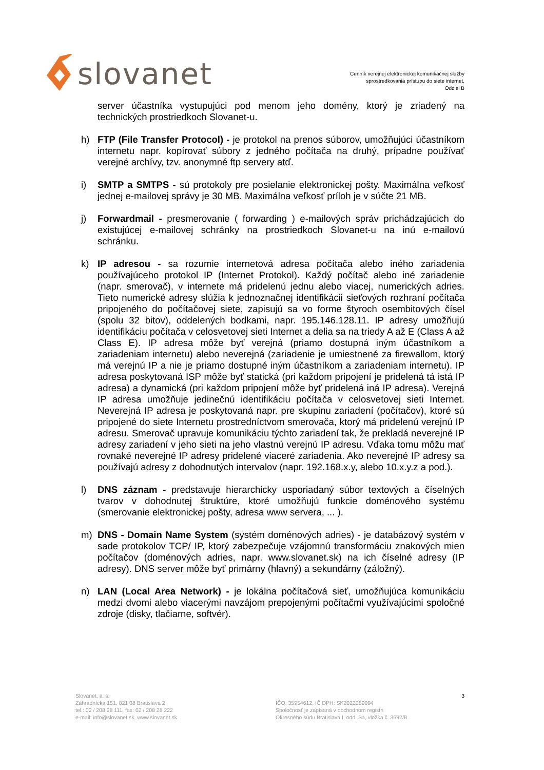slovanet
Cenník verejnej elektronickej komunikačnej služby
sprostredkovania prístupu do siete internet,
Oddiel B
server účastníka vystupujúci pod menom jeho domény, ktorý je zriadený na technických prostriedkoch Slovanet-u.
h) FTP (File Transfer Protocol) - je protokol na prenos súborov, umožňujúci účastníkom internetu napr. kopírovať súbory z jedného počítača na druhý, prípadne používať verejné archívy, tzv. anonymné ftp servery atď.
i) SMTP a SMTPS - sú protokoly pre posielanie elektronickej pošty. Maximálna veľkosť jednej e-mailovej správy je 30 MB. Maximálna veľkosť príloh je v súčte 21 MB.
j) Forwardmail - presmerovanie ( forwarding ) e-mailových správ prichádzajúcich do existujúcej e-mailovej schránky na prostriedkoch Slovanet-u na inú e-mailovú schránku.
k) IP adresou - sa rozumie internetová adresa počítača alebo iného zariadenia používajúceho protokol IP (Internet Protokol). Každý počítač alebo iné zariadenie (napr. smerovač), v internete má pridelenú jednu alebo viacej, numerických adries. Tieto numerické adresy slúžia k jednoznačnej identifikácii sieťových rozhraní počítača pripojeného do počítačovej siete, zapisujú sa vo forme štyroch osembitových čísel (spolu 32 bitov), oddelených bodkami, napr. 195.146.128.11. IP adresy umožňujú identifikáciu počítača v celosvetovej sieti Internet a delia sa na triedy A až E (Class A až Class E). IP adresa môže byť verejná (priamo dostupná iným účastníkom a zariadeniam internetu) alebo neverejná (zariadenie je umiestnené za firewallom, ktorý má verejnú IP a nie je priamo dostupné iným účastníkom a zariadeniam internetu). IP adresa poskytovaná ISP môže byť statická (pri každom pripojení je pridelená tá istá IP adresa) a dynamická (pri každom pripojení môže byť pridelená iná IP adresa). Verejná IP adresa umožňuje jedinečnú identifikáciu počítača v celosvetovej sieti Internet. Neverejná IP adresa je poskytovaná napr. pre skupinu zariadení (počítačov), ktoré sú pripojené do siete Internetu prostredníctvom smerovača, ktorý má pridelenú verejnú IP adresu. Smerovač upravuje komunikáciu týchto zariadení tak, že prekladá neverejné IP adresy zariadení v jeho sieti na jeho vlastnú verejnú IP adresu. Vďaka tomu môžu mať rovnaké neverejné IP adresy pridelené viaceré zariadenia. Ako neverejné IP adresy sa používajú adresy z dohodnutých intervalov (napr. 192.168.x.y, alebo 10.x.y.z a pod.).
l) DNS záznam - predstavuje hierarchicky usporiadaný súbor textových a číselných tvarov v dohodnutej štruktúre, ktoré umožňujú funkcie doménového systému (smerovanie elektronickej pošty, adresa www servera, ... ).
m) DNS - Domain Name System (systém doménových adries) - je databázový systém v sade protokolov TCP/ IP, ktorý zabezpečuje vzájomnú transformáciu znakových mien počítačov (doménových adries, napr. www.slovanet.sk) na ich číselné adresy (IP adresy). DNS server môže byť primárny (hlavný) a sekundárny (záložný).
n) LAN (Local Area Network) - je lokálna počítačová sieť, umožňujúca komunikáciu medzi dvomi alebo viacerými navzájom prepojenými počítačmi využívajúcimi spoločné zdroje (disky, tlačiarne, softvér).
Slovanet, a. s.
Záhradnícka 151, 821 08 Bratislava 2
tel.: 02 / 208 28 111, fax: 02 / 208 28 222
e-mail: info@slovanet.sk, www.slovanet.sk
IČO: 35954612, IČ DPH: SK2022059094
Spoločnosť je zapísaná v obchodnom registri
Okresného súdu Bratislava I, odd. Sa, vložka č. 3692/B
3